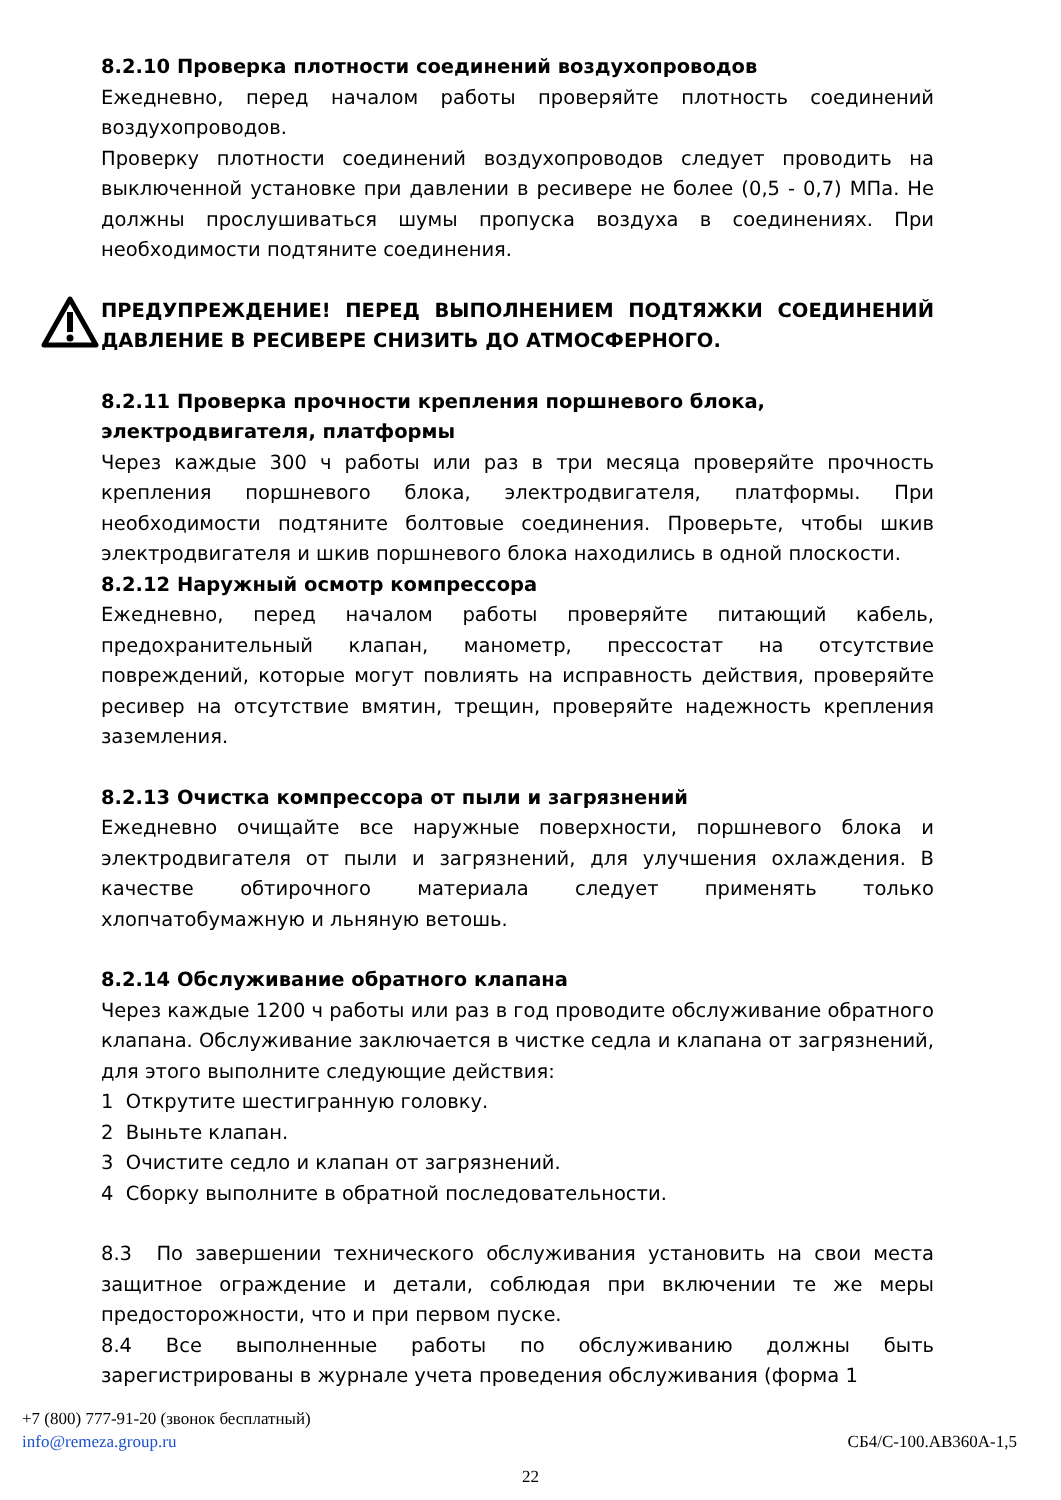8.2.10 Проверка плотности соединений воздухопроводов
Ежедневно, перед началом работы проверяйте плотность соединений воздухопроводов.
Проверку плотности соединений воздухопроводов следует проводить на выключенной установке при давлении в ресивере не более (0,5 - 0,7) МПа. Не должны прослушиваться шумы пропуска воздуха в соединениях. При необходимости подтяните соединения.
ПРЕДУПРЕЖДЕНИЕ! ПЕРЕД ВЫПОЛНЕНИЕМ ПОДТЯЖКИ СОЕДИНЕНИЙ ДАВЛЕНИЕ В РЕСИВЕРЕ СНИЗИТЬ ДО АТМОСФЕРНОГО.
8.2.11 Проверка прочности крепления поршневого блока, электродвигателя, платформы
Через каждые 300 ч работы или раз в три месяца проверяйте прочность крепления поршневого блока, электродвигателя, платформы. При необходимости подтяните болтовые соединения. Проверьте, чтобы шкив электродвигателя и шкив поршневого блока находились в одной плоскости.
8.2.12 Наружный осмотр компрессора
Ежедневно, перед началом работы проверяйте питающий кабель, предохранительный клапан, манометр, прессостат на отсутствие повреждений, которые могут повлиять на исправность действия, проверяйте ресивер на отсутствие вмятин, трещин, проверяйте надежность крепления заземления.
8.2.13 Очистка компрессора от пыли и загрязнений
Ежедневно очищайте все наружные поверхности, поршневого блока и электродвигателя от пыли и загрязнений, для улучшения охлаждения. В качестве обтирочного материала следует применять только хлопчатобумажную и льняную ветошь.
8.2.14 Обслуживание обратного клапана
Через каждые 1200 ч работы или раз в год проводите обслуживание обратного клапана. Обслуживание заключается в чистке седла и клапана от загрязнений, для этого выполните следующие действия:
1 Открутите шестигранную головку.
2 Выньте клапан.
3 Очистите седло и клапан от загрязнений.
4 Сборку выполните в обратной последовательности.
8.3 По завершении технического обслуживания установить на свои места защитное ограждение и детали, соблюдая при включении те же меры предосторожности, что и при первом пуске.
8.4 Все выполненные работы по обслуживанию должны быть зарегистрированы в журнале учета проведения обслуживания (форма 1
+7 (800) 777-91-20 (звонок бесплатный)
info@remeza.group.ru СБ4/С-100.АВ360А-1,5
22